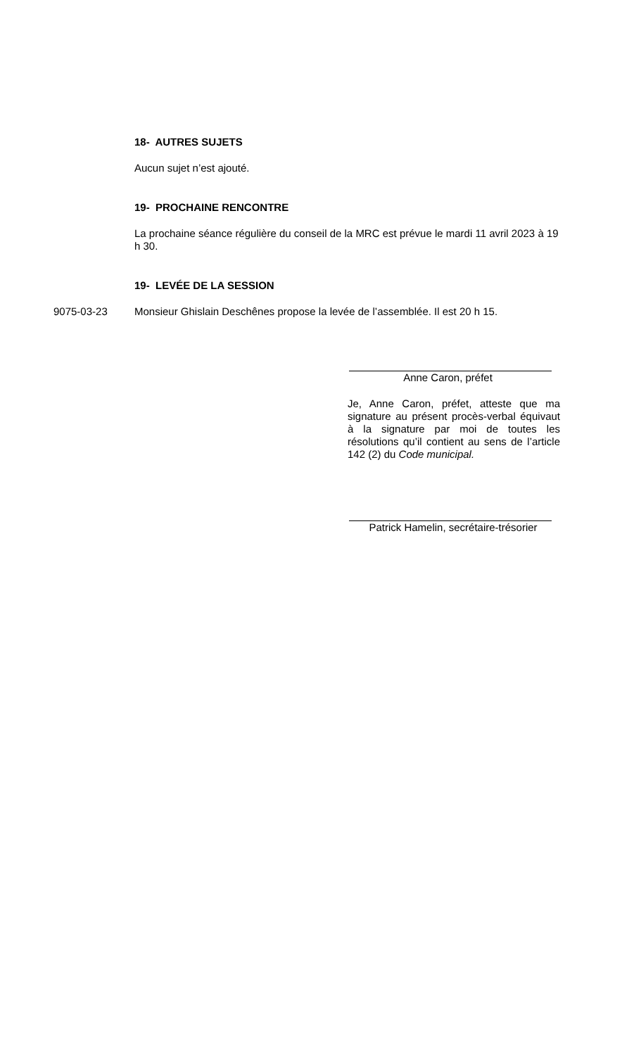18- AUTRES SUJETS
Aucun sujet n’est ajouté.
19- PROCHAINE RENCONTRE
La prochaine séance régulière du conseil de la MRC est prévue le mardi 11 avril 2023 à 19 h 30.
19- LEVÉE DE LA SESSION
9075-03-23 Monsieur Ghislain Deschênes propose la levée de l’assemblée. Il est 20 h 15.
Anne Caron, préfet
Je, Anne Caron, préfet, atteste que ma signature au présent procès-verbal équivaut à la signature par moi de toutes les résolutions qu’il contient au sens de l’article 142 (2) du Code municipal.
Patrick Hamelin, secrétaire-trésorier